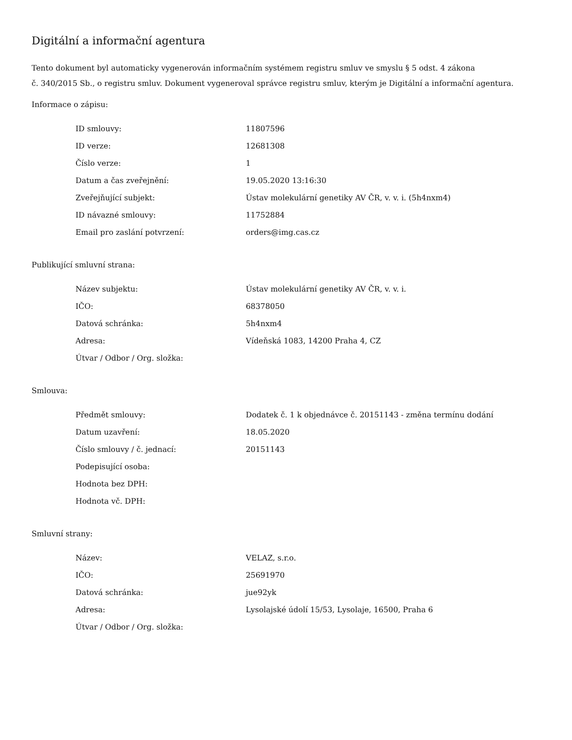Digitální a informační agentura
Tento dokument byl automaticky vygenerován informačním systémem registru smluv ve smyslu § 5 odst. 4 zákona
č. 340/2015 Sb., o registru smluv. Dokument vygeneroval správce registru smluv, kterým je Digitální a informační agentura.
Informace o zápisu:
| ID smlouvy: | 11807596 |
| ID verze: | 12681308 |
| Číslo verze: | 1 |
| Datum a čas zveřejnění: | 19.05.2020 13:16:30 |
| Zveřejňující subjekt: | Ústav molekulární genetiky AV ČR, v. v. i. (5h4nxm4) |
| ID návazné smlouvy: | 11752884 |
| Email pro zaslání potvrzení: | orders@img.cas.cz |
Publikující smluvní strana:
| Název subjektu: | Ústav molekulární genetiky AV ČR, v. v. i. |
| IČO: | 68378050 |
| Datová schránka: | 5h4nxm4 |
| Adresa: | Vídeňská 1083, 14200 Praha 4, CZ |
| Útvar / Odbor / Org. složka: | |
Smlouva:
| Předmět smlouvy: | Dodatek č. 1 k objednávce č. 20151143 - změna termínu dodání |
| Datum uzavření: | 18.05.2020 |
| Číslo smlouvy / č. jednací: | 20151143 |
| Podepisující osoba: | |
| Hodnota bez DPH: | |
| Hodnota vč. DPH: | |
Smluvní strany:
| Název: | VELAZ, s.r.o. |
| IČO: | 25691970 |
| Datová schránka: | jue92yk |
| Adresa: | Lysolajské údolí 15/53, Lysolaje, 16500, Praha 6 |
| Útvar / Odbor / Org. složka: | |